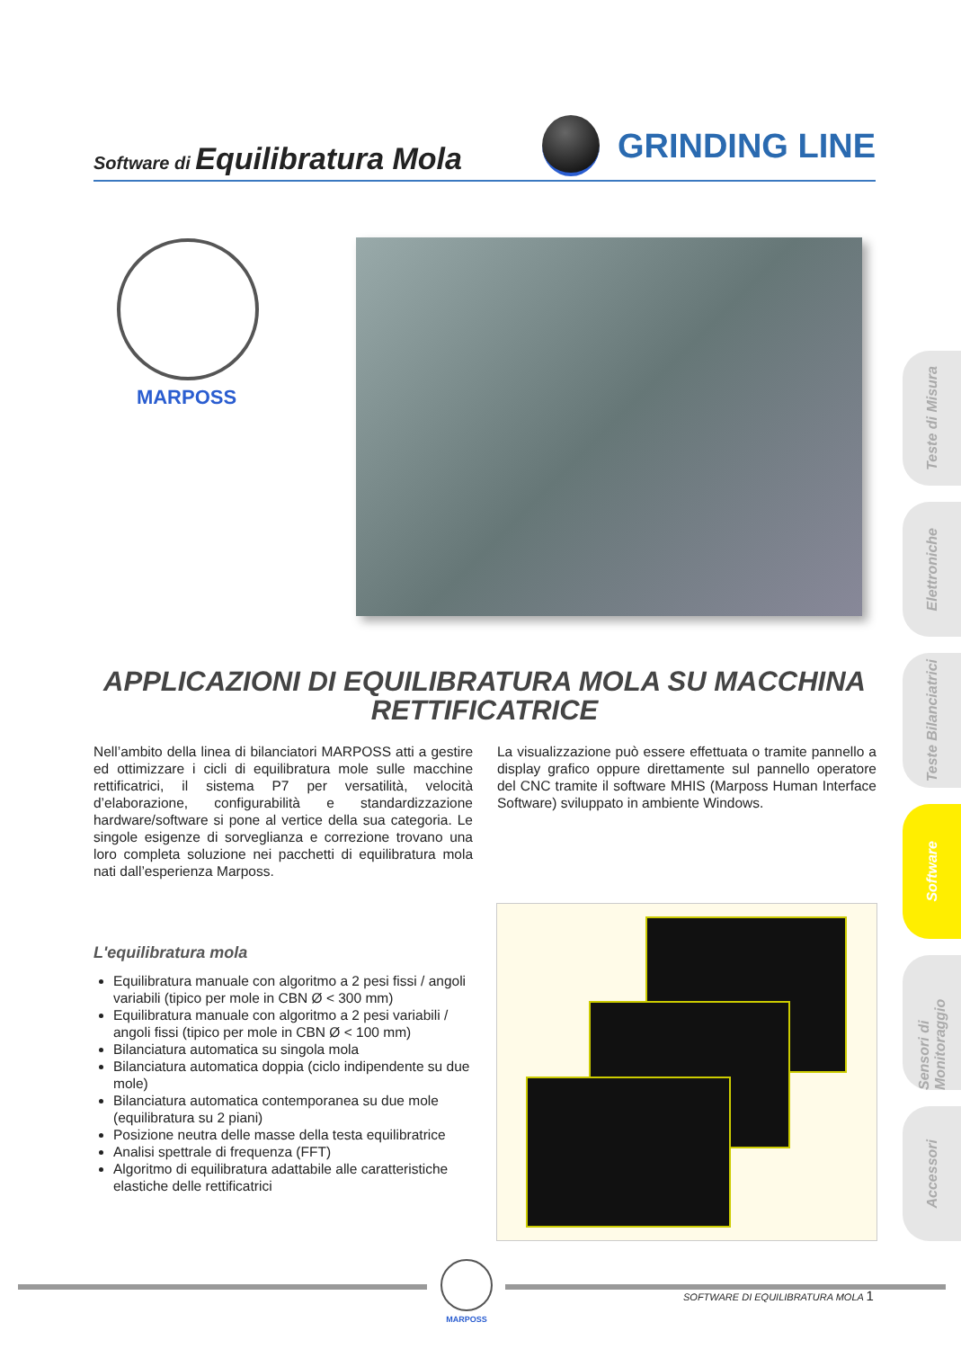Software di Equilibratura Mola
GRINDING LINE
MARPOSS
APPLICAZIONI DI EQUILIBRATURA MOLA SU MACCHINA
RETTIFICATRICE
Nell’ambito della linea di bilanciatori MARPOSS atti a gestire ed ottimizzare i cicli di equilibratura mole sulle macchine rettificatrici, il sistema P7 per versatilità, velocità d’elaborazione, configurabilità e standardizzazione hardware/software si pone al vertice della sua categoria. Le singole esigenze di sorveglianza e correzione trovano una loro completa soluzione nei pacchetti di equilibratura mola nati dall’esperienza Marposs.
La visualizzazione può essere effettuata o tramite pannello a display grafico oppure direttamente sul pannello operatore del CNC tramite il software MHIS (Marposs Human Interface Software) sviluppato in ambiente Windows.
L'equilibratura mola
Equilibratura manuale con algoritmo a 2 pesi fissi / angoli variabili (tipico per mole in CBN Ø < 300 mm)
Equilibratura manuale con algoritmo a 2 pesi variabili / angoli fissi (tipico per mole in CBN Ø < 100 mm)
Bilanciatura automatica su singola mola
Bilanciatura automatica doppia (ciclo indipendente su due mole)
Bilanciatura automatica contemporanea su due mole (equilibratura su 2 piani)
Posizione neutra delle masse della testa equilibratrice
Analisi spettrale di frequenza (FFT)
Algoritmo di equilibratura adattabile alle caratteristiche elastiche delle rettificatrici
Teste di Misura
Elettroniche
Teste Bilanciatrici
Software
Sensori di Monitoraggio
Accessori
MARPOSS
SOFTWARE DI EQUILIBRATURA MOLA 1